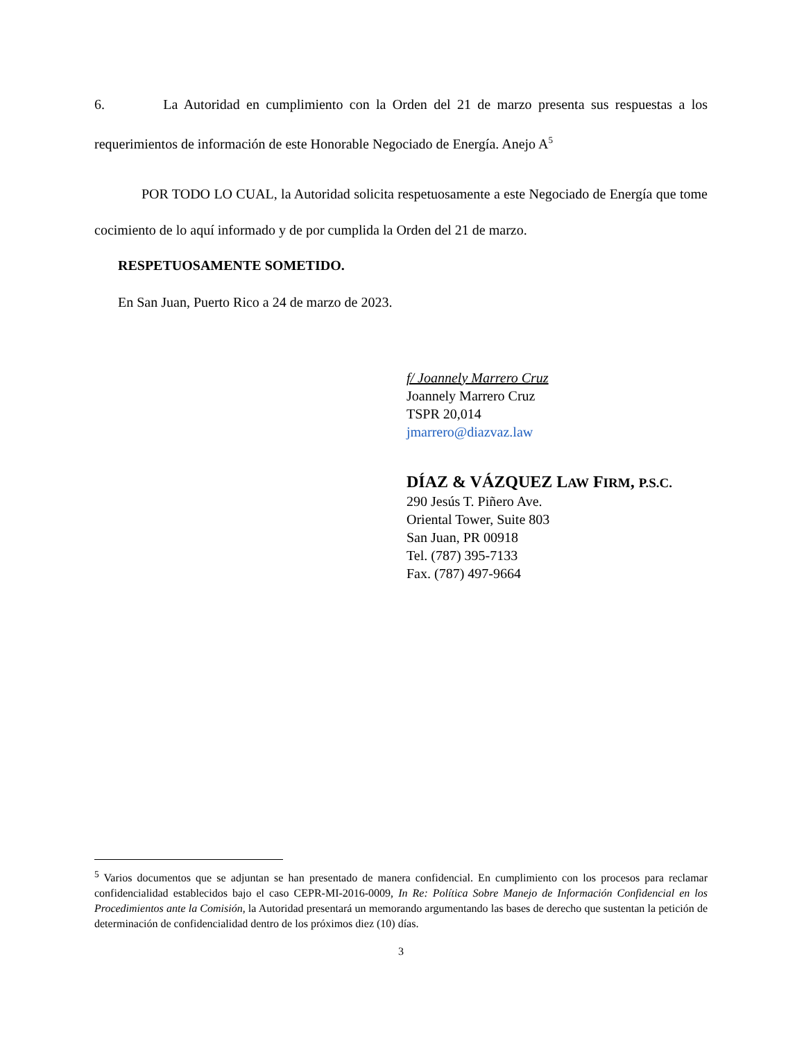6. La Autoridad en cumplimiento con la Orden del 21 de marzo presenta sus respuestas a los requerimientos de información de este Honorable Negociado de Energía. Anejo A<sup>5</sup>
POR TODO LO CUAL, la Autoridad solicita respetuosamente a este Negociado de Energía que tome cocimiento de lo aquí informado y de por cumplida la Orden del 21 de marzo.
RESPETUOSAMENTE SOMETIDO.
En San Juan, Puerto Rico a 24 de marzo de 2023.
f/ Joannely Marrero Cruz
Joannely Marrero Cruz
TSPR 20,014
jmarrero@diazvaz.law
DÍAZ & VÁZQUEZ LAW FIRM, P.S.C.
290 Jesús T. Piñero Ave.
Oriental Tower, Suite 803
San Juan, PR 00918
Tel. (787) 395-7133
Fax. (787) 497-9664
<sup>5</sup> Varios documentos que se adjuntan se han presentado de manera confidencial. En cumplimiento con los procesos para reclamar confidencialidad establecidos bajo el caso CEPR-MI-2016-0009, In Re: Política Sobre Manejo de Información Confidencial en los Procedimientos ante la Comisión, la Autoridad presentará un memorando argumentando las bases de derecho que sustentan la petición de determinación de confidencialidad dentro de los próximos diez (10) días.
3